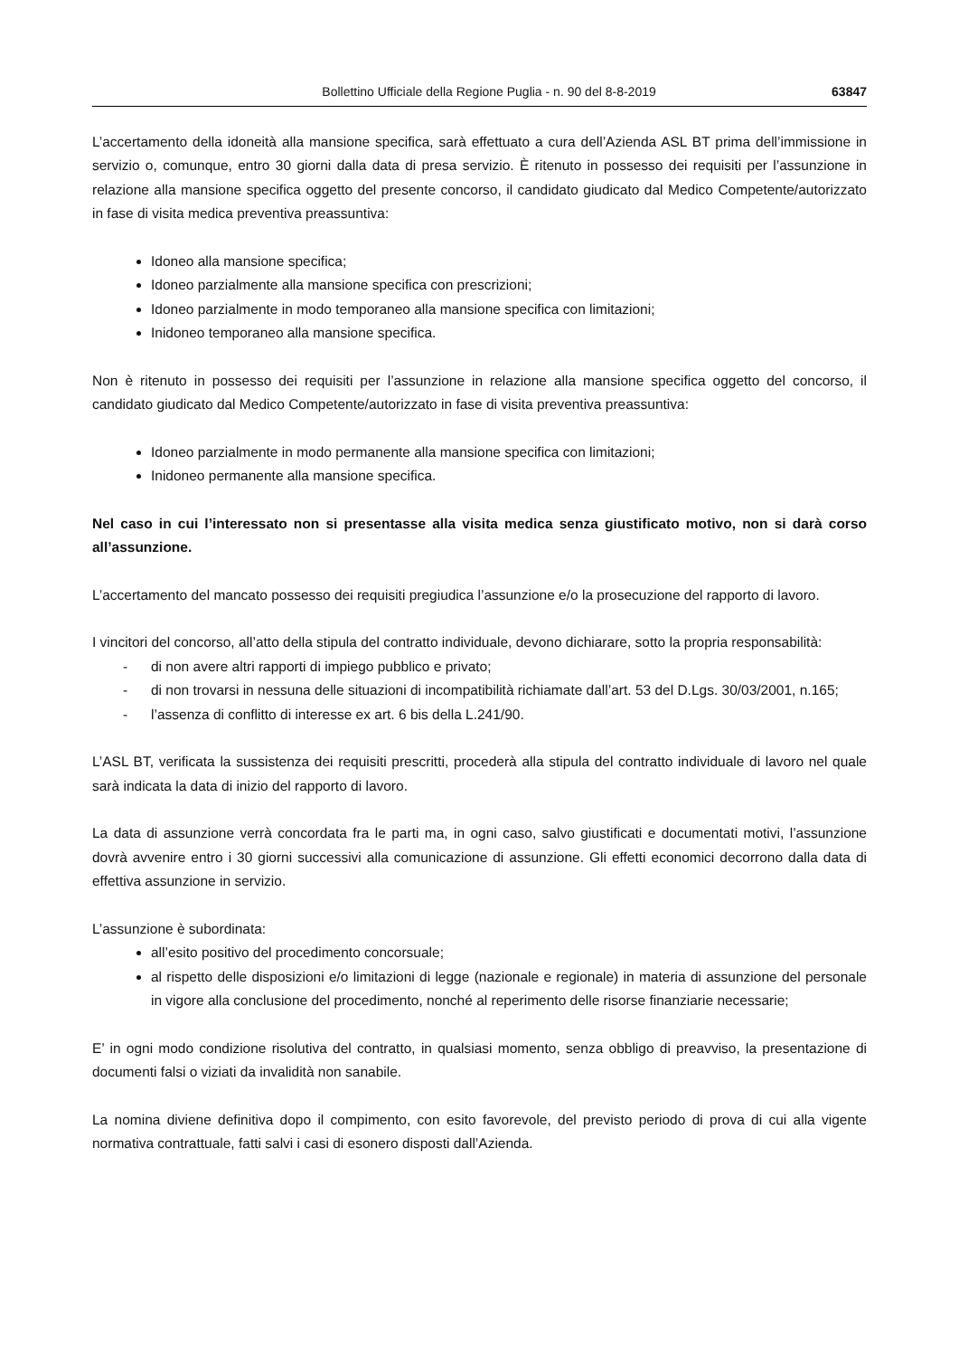Bollettino Ufficiale della Regione Puglia - n. 90 del 8-8-2019 63847
L’accertamento della idoneità alla mansione specifica, sarà effettuato a cura dell’Azienda ASL BT prima dell’immissione in servizio o, comunque, entro 30 giorni dalla data di presa servizio. È ritenuto in possesso dei requisiti per l’assunzione in relazione alla mansione specifica oggetto del presente concorso, il candidato giudicato dal Medico Competente/autorizzato in fase di visita medica preventiva preassuntiva:
Idoneo alla mansione specifica;
Idoneo parzialmente alla mansione specifica con prescrizioni;
Idoneo parzialmente in modo temporaneo alla mansione specifica con limitazioni;
Inidoneo temporaneo alla mansione specifica.
Non è ritenuto in possesso dei requisiti per l’assunzione in relazione alla mansione specifica oggetto del concorso, il candidato giudicato dal Medico Competente/autorizzato in fase di visita preventiva preassuntiva:
Idoneo parzialmente in modo permanente alla mansione specifica con limitazioni;
Inidoneo permanente alla mansione specifica.
Nel caso in cui l’interessato non si presentasse alla visita medica senza giustificato motivo, non si darà corso all’assunzione.
L’accertamento del mancato possesso dei requisiti pregiudica l’assunzione e/o la prosecuzione del rapporto di lavoro.
I vincitori del concorso, all’atto della stipula del contratto individuale, devono dichiarare, sotto la propria responsabilità:
- di non avere altri rapporti di impiego pubblico e privato;
- di non trovarsi in nessuna delle situazioni di incompatibilità richiamate dall’art. 53 del D.Lgs. 30/03/2001, n.165;
- l’assenza di conflitto di interesse ex art. 6 bis della L.241/90.
L’ASL BT, verificata la sussistenza dei requisiti prescritti, procederà alla stipula del contratto individuale di lavoro nel quale sarà indicata la data di inizio del rapporto di lavoro.
La data di assunzione verrà concordata fra le parti ma, in ogni caso, salvo giustificati e documentati motivi, l’assunzione dovrà avvenire entro i 30 giorni successivi alla comunicazione di assunzione. Gli effetti economici decorrono dalla data di effettiva assunzione in servizio.
L’assunzione è subordinata:
all’esito positivo del procedimento concorsuale;
al rispetto delle disposizioni e/o limitazioni di legge (nazionale e regionale) in materia di assunzione del personale in vigore alla conclusione del procedimento, nonché al reperimento delle risorse finanziarie necessarie;
E’ in ogni modo condizione risolutiva del contratto, in qualsiasi momento, senza obbligo di preavviso, la presentazione di documenti falsi o viziati da invalidità non sanabile.
La nomina diviene definitiva dopo il compimento, con esito favorevole, del previsto periodo di prova di cui alla vigente normativa contrattuale, fatti salvi i casi di esonero disposti dall’Azienda.